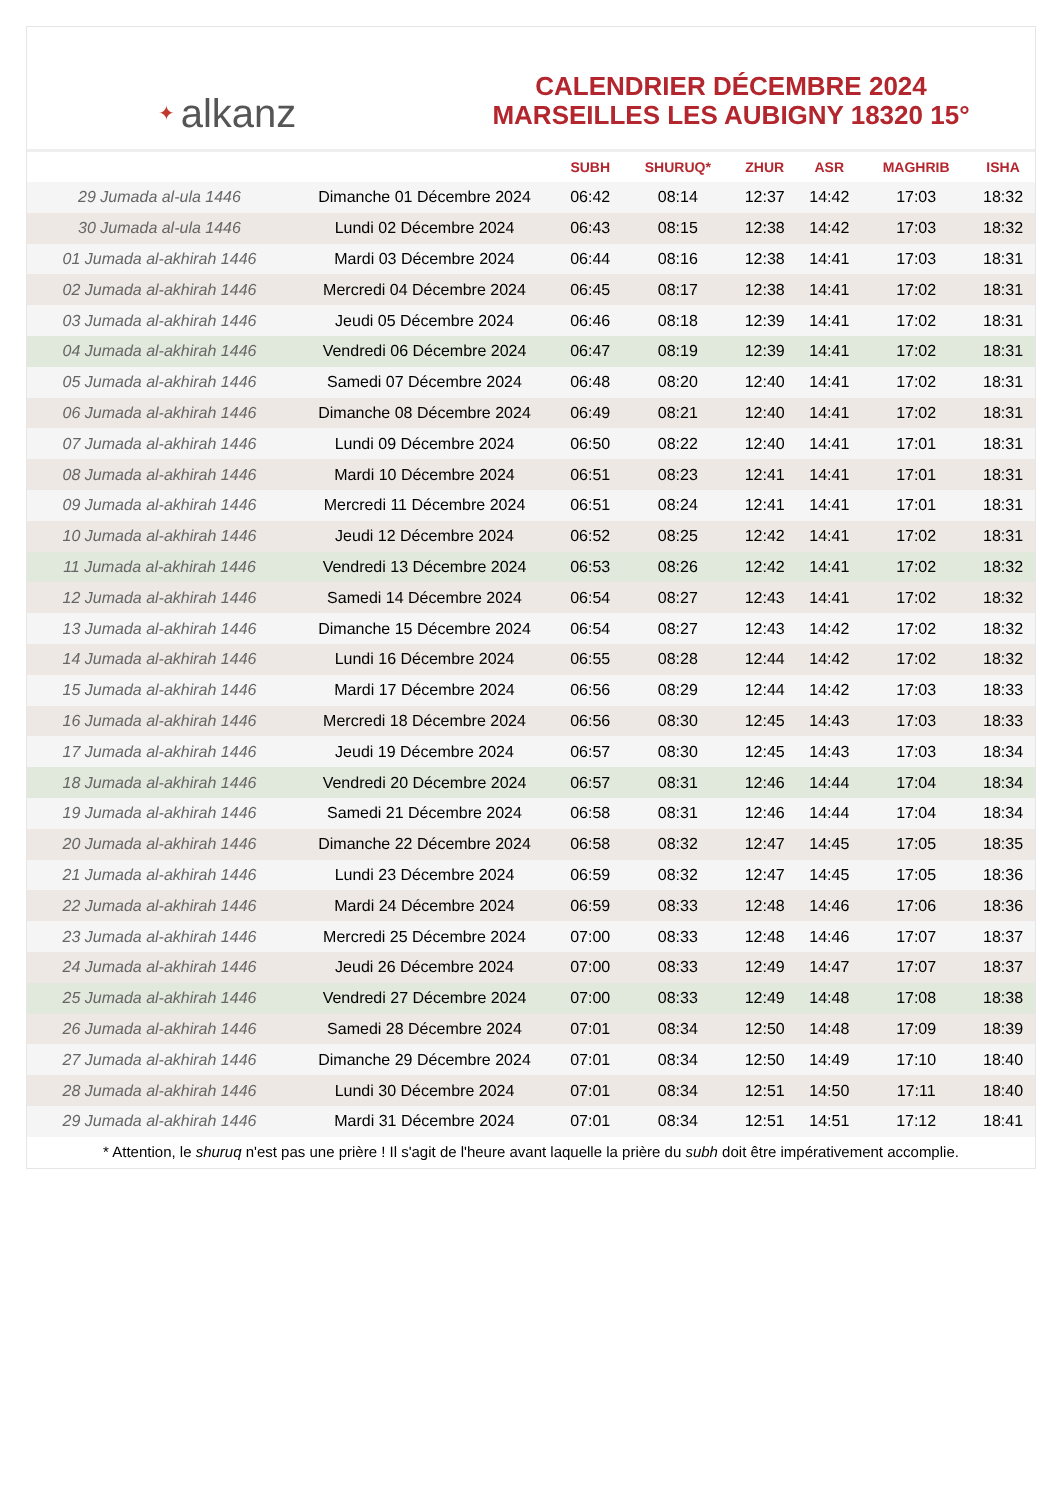✦ alkanz
CALENDRIER DÉCEMBRE 2024
MARSEILLES LES AUBIGNY 18320 15°
| | | SUBH | SHURUQ* | ZHUR | ASR | MAGHRIB | ISHA |
| --- | --- | --- | --- | --- | --- | --- | --- |
| 29 Jumada al-ula 1446 | Dimanche 01 Décembre 2024 | 06:42 | 08:14 | 12:37 | 14:42 | 17:03 | 18:32 |
| 30 Jumada al-ula 1446 | Lundi 02 Décembre 2024 | 06:43 | 08:15 | 12:38 | 14:42 | 17:03 | 18:32 |
| 01 Jumada al-akhirah 1446 | Mardi 03 Décembre 2024 | 06:44 | 08:16 | 12:38 | 14:41 | 17:03 | 18:31 |
| 02 Jumada al-akhirah 1446 | Mercredi 04 Décembre 2024 | 06:45 | 08:17 | 12:38 | 14:41 | 17:02 | 18:31 |
| 03 Jumada al-akhirah 1446 | Jeudi 05 Décembre 2024 | 06:46 | 08:18 | 12:39 | 14:41 | 17:02 | 18:31 |
| 04 Jumada al-akhirah 1446 | Vendredi 06 Décembre 2024 | 06:47 | 08:19 | 12:39 | 14:41 | 17:02 | 18:31 |
| 05 Jumada al-akhirah 1446 | Samedi 07 Décembre 2024 | 06:48 | 08:20 | 12:40 | 14:41 | 17:02 | 18:31 |
| 06 Jumada al-akhirah 1446 | Dimanche 08 Décembre 2024 | 06:49 | 08:21 | 12:40 | 14:41 | 17:02 | 18:31 |
| 07 Jumada al-akhirah 1446 | Lundi 09 Décembre 2024 | 06:50 | 08:22 | 12:40 | 14:41 | 17:01 | 18:31 |
| 08 Jumada al-akhirah 1446 | Mardi 10 Décembre 2024 | 06:51 | 08:23 | 12:41 | 14:41 | 17:01 | 18:31 |
| 09 Jumada al-akhirah 1446 | Mercredi 11 Décembre 2024 | 06:51 | 08:24 | 12:41 | 14:41 | 17:01 | 18:31 |
| 10 Jumada al-akhirah 1446 | Jeudi 12 Décembre 2024 | 06:52 | 08:25 | 12:42 | 14:41 | 17:02 | 18:31 |
| 11 Jumada al-akhirah 1446 | Vendredi 13 Décembre 2024 | 06:53 | 08:26 | 12:42 | 14:41 | 17:02 | 18:32 |
| 12 Jumada al-akhirah 1446 | Samedi 14 Décembre 2024 | 06:54 | 08:27 | 12:43 | 14:41 | 17:02 | 18:32 |
| 13 Jumada al-akhirah 1446 | Dimanche 15 Décembre 2024 | 06:54 | 08:27 | 12:43 | 14:42 | 17:02 | 18:32 |
| 14 Jumada al-akhirah 1446 | Lundi 16 Décembre 2024 | 06:55 | 08:28 | 12:44 | 14:42 | 17:02 | 18:32 |
| 15 Jumada al-akhirah 1446 | Mardi 17 Décembre 2024 | 06:56 | 08:29 | 12:44 | 14:42 | 17:03 | 18:33 |
| 16 Jumada al-akhirah 1446 | Mercredi 18 Décembre 2024 | 06:56 | 08:30 | 12:45 | 14:43 | 17:03 | 18:33 |
| 17 Jumada al-akhirah 1446 | Jeudi 19 Décembre 2024 | 06:57 | 08:30 | 12:45 | 14:43 | 17:03 | 18:34 |
| 18 Jumada al-akhirah 1446 | Vendredi 20 Décembre 2024 | 06:57 | 08:31 | 12:46 | 14:44 | 17:04 | 18:34 |
| 19 Jumada al-akhirah 1446 | Samedi 21 Décembre 2024 | 06:58 | 08:31 | 12:46 | 14:44 | 17:04 | 18:34 |
| 20 Jumada al-akhirah 1446 | Dimanche 22 Décembre 2024 | 06:58 | 08:32 | 12:47 | 14:45 | 17:05 | 18:35 |
| 21 Jumada al-akhirah 1446 | Lundi 23 Décembre 2024 | 06:59 | 08:32 | 12:47 | 14:45 | 17:05 | 18:36 |
| 22 Jumada al-akhirah 1446 | Mardi 24 Décembre 2024 | 06:59 | 08:33 | 12:48 | 14:46 | 17:06 | 18:36 |
| 23 Jumada al-akhirah 1446 | Mercredi 25 Décembre 2024 | 07:00 | 08:33 | 12:48 | 14:46 | 17:07 | 18:37 |
| 24 Jumada al-akhirah 1446 | Jeudi 26 Décembre 2024 | 07:00 | 08:33 | 12:49 | 14:47 | 17:07 | 18:37 |
| 25 Jumada al-akhirah 1446 | Vendredi 27 Décembre 2024 | 07:00 | 08:33 | 12:49 | 14:48 | 17:08 | 18:38 |
| 26 Jumada al-akhirah 1446 | Samedi 28 Décembre 2024 | 07:01 | 08:34 | 12:50 | 14:48 | 17:09 | 18:39 |
| 27 Jumada al-akhirah 1446 | Dimanche 29 Décembre 2024 | 07:01 | 08:34 | 12:50 | 14:49 | 17:10 | 18:40 |
| 28 Jumada al-akhirah 1446 | Lundi 30 Décembre 2024 | 07:01 | 08:34 | 12:51 | 14:50 | 17:11 | 18:40 |
| 29 Jumada al-akhirah 1446 | Mardi 31 Décembre 2024 | 07:01 | 08:34 | 12:51 | 14:51 | 17:12 | 18:41 |
* Attention, le shuruq n'est pas une prière ! Il s'agit de l'heure avant laquelle la prière du subh doit être impérativement accomplie.